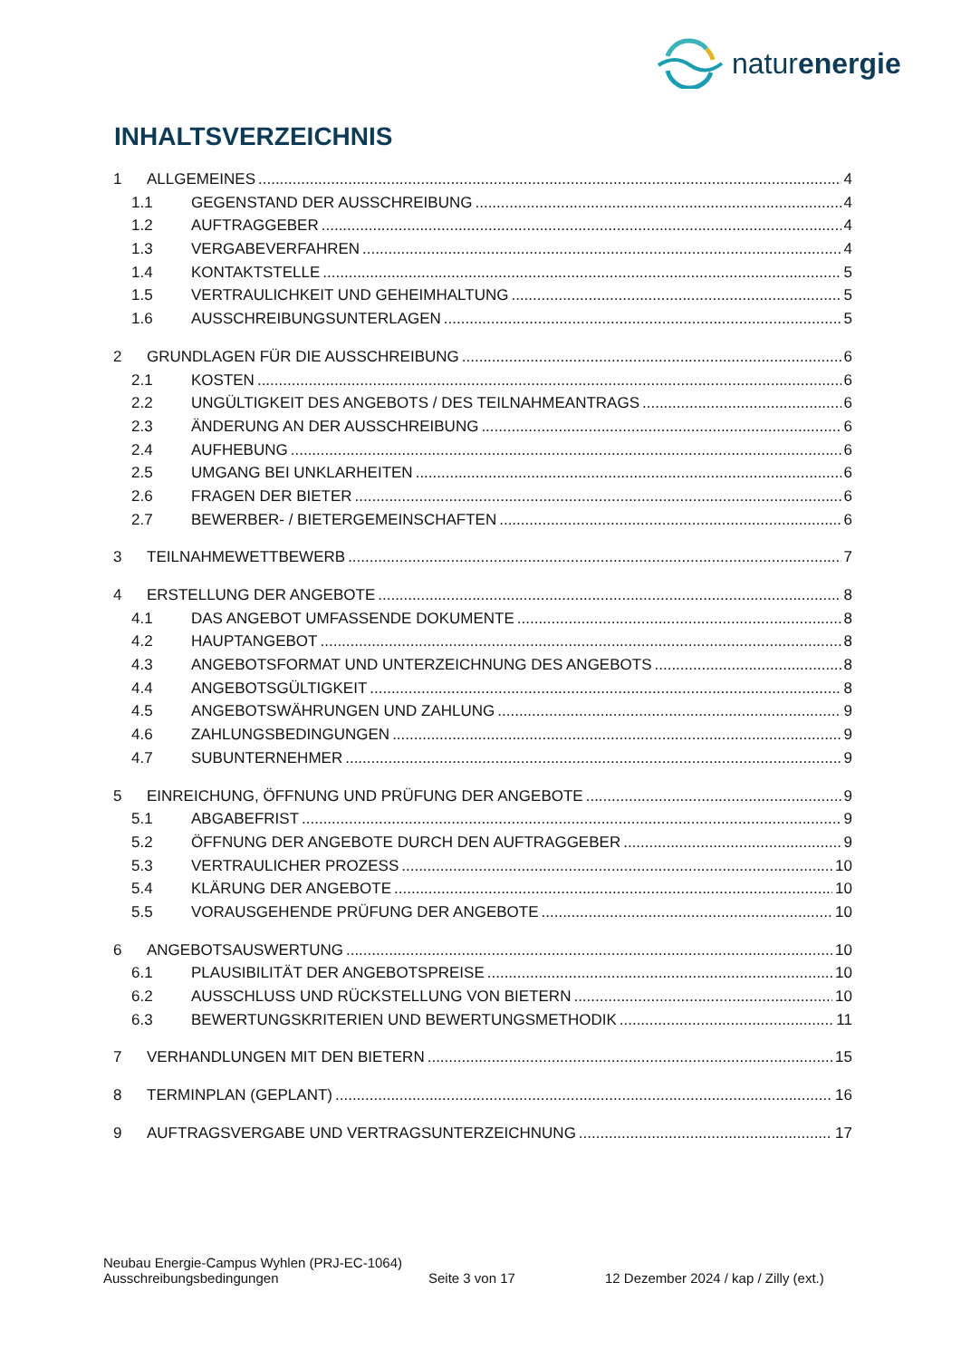naturenergie
INHALTSVERZEICHNIS
1 ALLGEMEINES 4
1.1 GEGENSTAND DER AUSSCHREIBUNG 4
1.2 AUFTRAGGEBER 4
1.3 VERGABEVERFAHREN 4
1.4 KONTAKTSTELLE 5
1.5 VERTRAULICHKEIT UND GEHEIMHALTUNG 5
1.6 AUSSCHREIBUNGSUNTERLAGEN 5
2 GRUNDLAGEN FÜR DIE AUSSCHREIBUNG 6
2.1 KOSTEN 6
2.2 UNGÜLTIGKEIT DES ANGEBOTS / DES TEILNAHMEANTRAGS 6
2.3 ÄNDERUNG AN DER AUSSCHREIBUNG 6
2.4 AUFHEBUNG 6
2.5 UMGANG BEI UNKLARHEITEN 6
2.6 FRAGEN DER BIETER 6
2.7 BEWERBER- / BIETERGEMEINSCHAFTEN 6
3 TEILNAHMEWETTBEWERB 7
4 ERSTELLUNG DER ANGEBOTE 8
4.1 DAS ANGEBOT UMFASSENDE DOKUMENTE 8
4.2 HAUPTANGEBOT 8
4.3 ANGEBOTSFORMAT UND UNTERZEICHNUNG DES ANGEBOTS 8
4.4 ANGEBOTSGÜLTIGKEIT 8
4.5 ANGEBOTSWÄHRUNGEN UND ZAHLUNG 9
4.6 ZAHLUNGSBEDINGUNGEN 9
4.7 SUBUNTERNEHMER 9
5 EINREICHUNG, ÖFFNUNG UND PRÜFUNG DER ANGEBOTE 9
5.1 ABGABEFRIST 9
5.2 ÖFFNUNG DER ANGEBOTE DURCH DEN AUFTRAGGEBER 9
5.3 VERTRAULICHER PROZESS 10
5.4 KLÄRUNG DER ANGEBOTE 10
5.5 VORAUSGEHENDE PRÜFUNG DER ANGEBOTE 10
6 ANGEBOTSAUSWERTUNG 10
6.1 PLAUSIBILITÄT DER ANGEBOTSPREISE 10
6.2 AUSSCHLUSS UND RÜCKSTELLUNG VON BIETERN 10
6.3 BEWERTUNGSKRITERIEN UND BEWERTUNGSMETHODIK 11
7 VERHANDLUNGEN MIT DEN BIETERN 15
8 TERMINPLAN (GEPLANT) 16
9 AUFTRAGSVERGABE UND VERTRAGSUNTERZEICHNUNG 17
Neubau Energie-Campus Wyhlen (PRJ-EC-1064)
Ausschreibungsbedingungen Seite 3 von 17 12 Dezember 2024 / kap / Zilly (ext.)